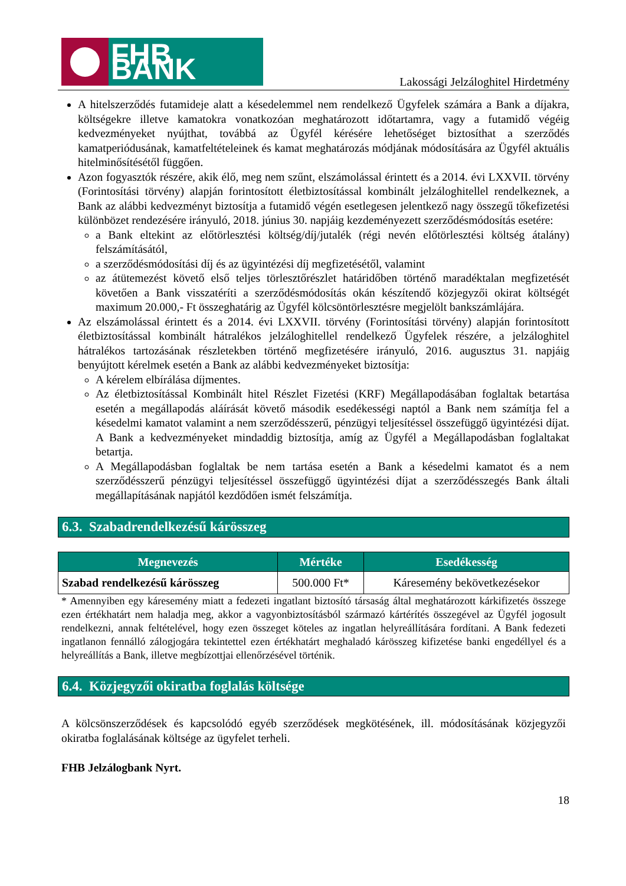FHB BANK
Lakossági Jelzáloghitel Hirdetmény
A hitelszerződés futamideje alatt a késedelemmel nem rendelkező Ügyfelek számára a Bank a díjakra, költségekre illetve kamatokra vonatkozóan meghatározott időtartamra, vagy a futamidő végéig kedvezményeket nyújthat, továbbá az Ügyfél kérésére lehetőséget biztosíthat a szerződés kamatperiódusának, kamatfeltételeinek és kamat meghatározás módjának módosítására az Ügyfél aktuális hitelminősítésétől függően.
Azon fogyasztók részére, akik élő, meg nem szűnt, elszámolással érintett és a 2014. évi LXXVII. törvény (Forintosítási törvény) alapján forintosított életbiztosítással kombinált jelzáloghitellel rendelkeznek, a Bank az alábbi kedvezményt biztosítja a futamidő végén esetlegesen jelentkező nagy összegű tőkefizetési különbözet rendezésére irányuló, 2018. június 30. napjáig kezdeményezett szerződésmódosítás esetére:
a Bank eltekint az előtörlesztési költség/díj/jutalék (régi nevén előtörlesztési költség átalány) felszámításától,
a szerződésmódosítási díj és az ügyintézési díj megfizetésétől, valamint
az átütemezést követő első teljes törlesztőrészlet határidőben történő maradéktalan megfizetését követően a Bank visszatéríti a szerződésmódosítás okán készítendő közjegyzői okirat költségét maximum 20.000,- Ft összeghatárig az Ügyfél kölcsöntörlesztésre megjelölt bankszámlájára.
Az elszámolással érintett és a 2014. évi LXXVII. törvény (Forintosítási törvény) alapján forintosított életbiztosítással kombinált hátralékos jelzáloghitellel rendelkező Ügyfelek részére, a jelzáloghitel hátralékos tartozásának részletekben történő megfizetésére irányuló, 2016. augusztus 31. napjáig benyújtott kérelmek esetén a Bank az alábbi kedvezményeket biztosítja:
A kérelem elbírálása díjmentes.
Az életbiztosítással Kombinált hitel Részlet Fizetési (KRF) Megállapodásában foglaltak betartása esetén a megállapodás aláírását követő második esedékességi naptól a Bank nem számítja fel a késedelmi kamatot valamint a nem szerződésszerű, pénzügyi teljesítéssel összefüggő ügyintézési díjat. A Bank a kedvezményeket mindaddig biztosítja, amíg az Ügyfél a Megállapodásban foglaltakat betartja.
A Megállapodásban foglaltak be nem tartása esetén a Bank a késedelmi kamatot és a nem szerződésszerű pénzügyi teljesítéssel összefüggő ügyintézési díjat a szerződésszegés Bank általi megállapításának napjától kezdődően ismét felszámítja.
6.3. Szabadrendelkezésű kárösszeg
| Megnevezés | Mértéke | Esedékesség |
| --- | --- | --- |
| Szabad rendelkezésű kárösszeg | 500.000 Ft* | Káresemény bekövetkezésekor |
* Amennyiben egy káresemény miatt a fedezeti ingatlant biztosító társaság által meghatározott kárkifizetés összege ezen értékhatárt nem haladja meg, akkor a vagyonbiztosításból származó kártérítés összegével az Ügyfél jogosult rendelkezni, annak feltételével, hogy ezen összeget köteles az ingatlan helyreállítására fordítani. A Bank fedezeti ingatlanon fennálló zálogjogára tekintettel ezen értékhatárt meghaladó kárösszeg kifizetése banki engedéllyel és a helyreállítás a Bank, illetve megbízottjai ellenőrzésével történik.
6.4. Közjegyzői okiratba foglalás költsége
A kölcsönszerződések és kapcsolódó egyéb szerződések megkötésének, ill. módosításának közjegyzői okiratba foglalásának költsége az ügyfelet terheli.
FHB Jelzálogbank Nyrt.
18